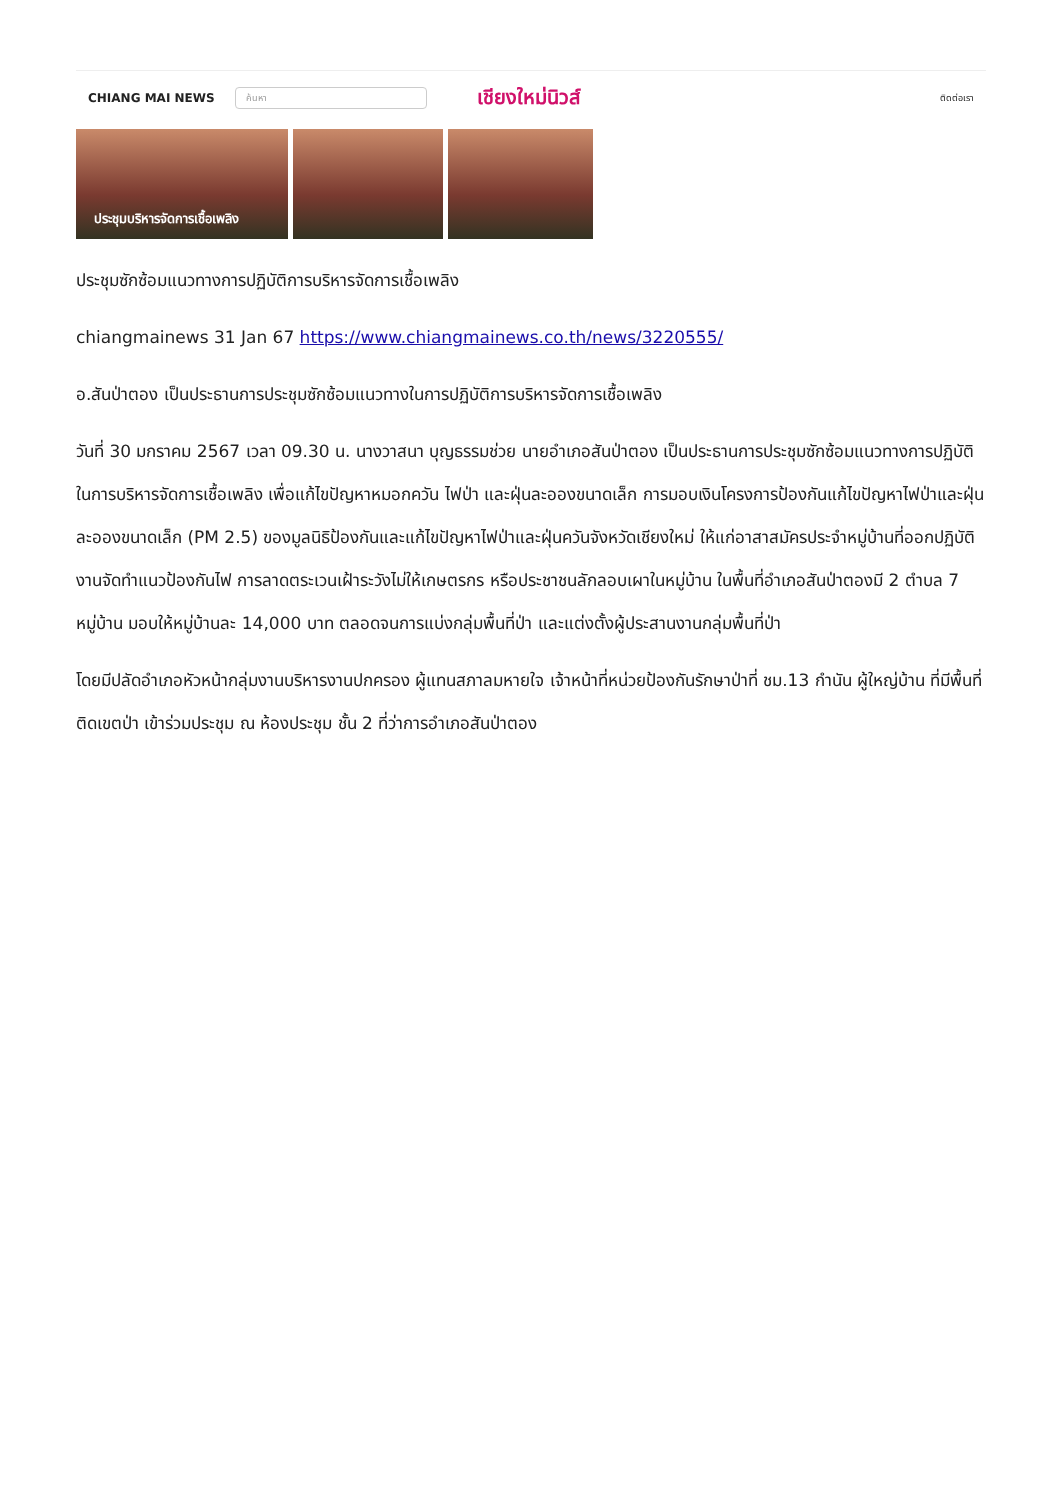CHIANG MAI NEWS ค้นหา เชียงใหม่นิวส์ ติดต่อเรา
ประชุมบริหารจัดการเชื้อเพลิง
ประชุมซักซ้อมแนวทางการปฏิบัติการบริหารจัดการเชื้อเพลิง
chiangmainews 31 Jan 67 https://www.chiangmainews.co.th/news/3220555/
อ.สันป่าตอง เป็นประธานการประชุมซักซ้อมแนวทางในการปฏิบัติการบริหารจัดการเชื้อเพลิง
วันที่ 30 มกราคม 2567 เวลา 09.30 น. นางวาสนา บุญธรรมช่วย นายอำเภอสันป่าตอง เป็นประธานการประชุมซักซ้อมแนวทางการปฏิบัติในการบริหารจัดการเชื้อเพลิง เพื่อแก้ไขปัญหาหมอกควัน ไฟป่า และฝุ่นละอองขนาดเล็ก การมอบเงินโครงการป้องกันแก้ไขปัญหาไฟป่าและฝุ่นละอองขนาดเล็ก (PM 2.5) ของมูลนิธิป้องกันและแก้ไขปัญหาไฟป่าและฝุ่นควันจังหวัดเชียงใหม่ ให้แก่อาสาสมัครประจำหมู่บ้านที่ออกปฏิบัติงานจัดทำแนวป้องกันไฟ การลาดตระเวนเฝ้าระวังไม่ให้เกษตรกร หรือประชาชนลักลอบเผาในหมู่บ้าน ในพื้นที่อำเภอสันป่าตองมี 2 ตำบล 7 หมู่บ้าน มอบให้หมู่บ้านละ 14,000 บาท ตลอดจนการแบ่งกลุ่มพื้นที่ป่า และแต่งตั้งผู้ประสานงานกลุ่มพื้นที่ป่า
โดยมีปลัดอำเภอหัวหน้ากลุ่มงานบริหารงานปกครอง ผู้แทนสภาลมหายใจ เจ้าหน้าที่หน่วยป้องกันรักษาป่าที่ ชม.13 กำนัน ผู้ใหญ่บ้าน ที่มีพื้นที่ติดเขตป่า เข้าร่วมประชุม ณ ห้องประชุม ชั้น 2 ที่ว่าการอำเภอสันป่าตอง